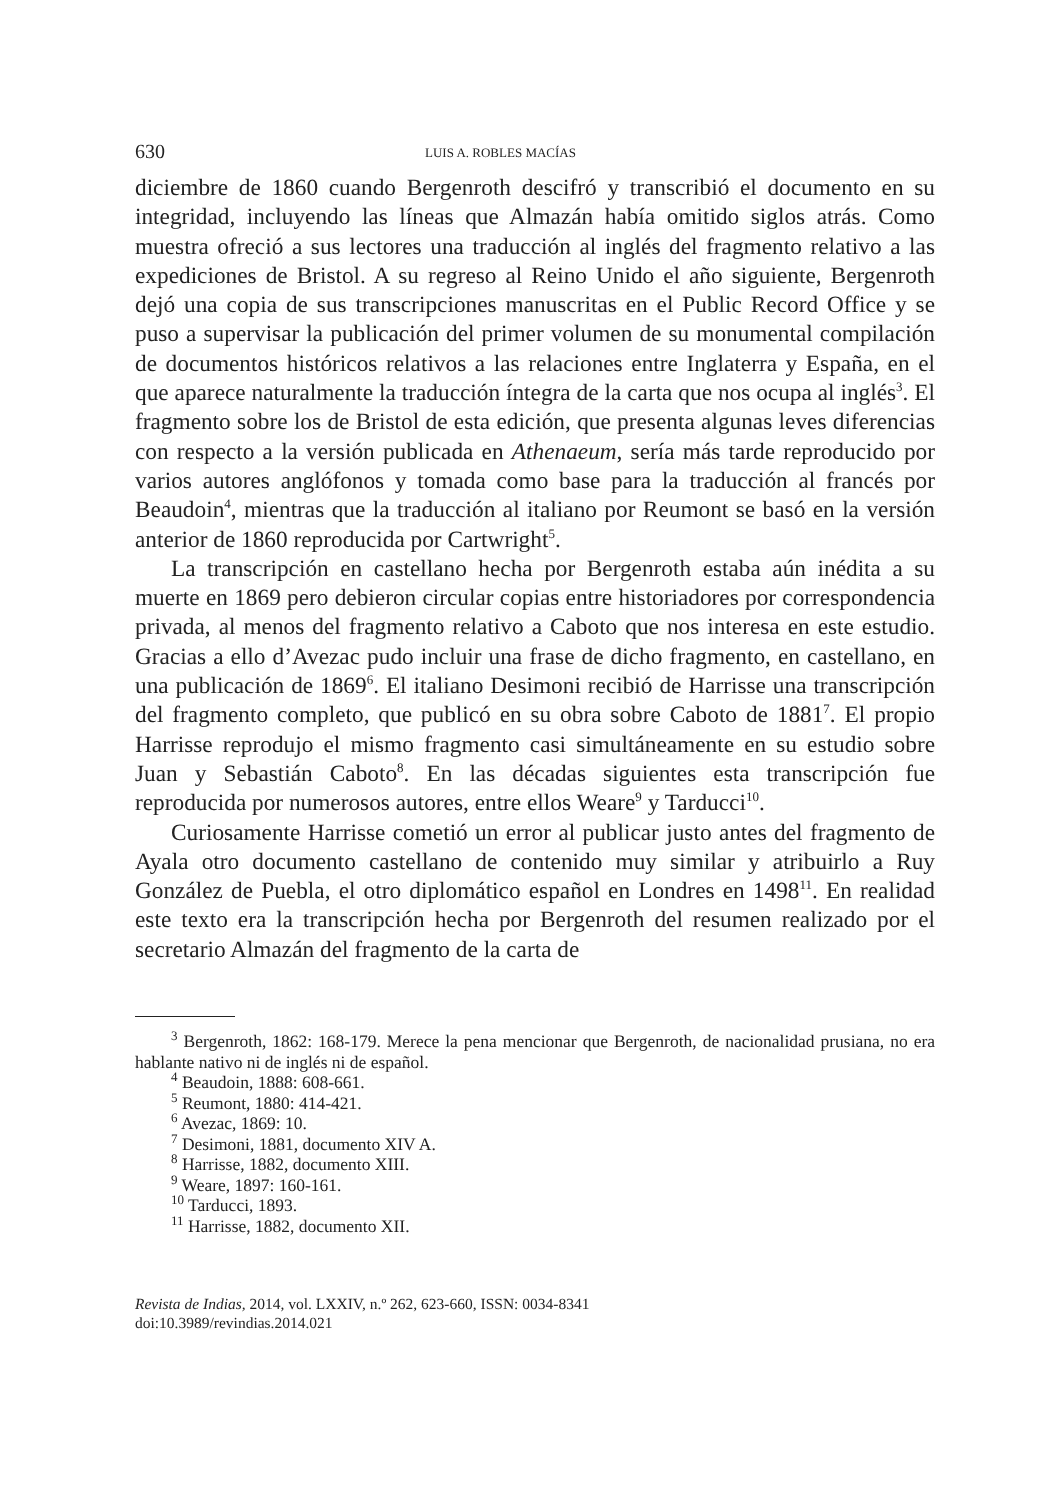630 LUIS A. ROBLES MACÍAS
diciembre de 1860 cuando Bergenroth descifró y transcribió el documento en su integridad, incluyendo las líneas que Almazán había omitido siglos atrás. Como muestra ofreció a sus lectores una traducción al inglés del fragmento relativo a las expediciones de Bristol. A su regreso al Reino Unido el año siguiente, Bergenroth dejó una copia de sus transcripciones manuscritas en el Public Record Office y se puso a supervisar la publicación del primer volumen de su monumental compilación de documentos históricos relativos a las relaciones entre Inglaterra y España, en el que aparece naturalmente la traducción íntegra de la carta que nos ocupa al inglés<sup>3</sup>. El fragmento sobre los de Bristol de esta edición, que presenta algunas leves diferencias con respecto a la versión publicada en Athenaeum, sería más tarde reproducido por varios autores anglófonos y tomada como base para la traducción al francés por Beaudoin<sup>4</sup>, mientras que la traducción al italiano por Reumont se basó en la versión anterior de 1860 reproducida por Cartwright<sup>5</sup>.
La transcripción en castellano hecha por Bergenroth estaba aún inédita a su muerte en 1869 pero debieron circular copias entre historiadores por correspondencia privada, al menos del fragmento relativo a Caboto que nos interesa en este estudio. Gracias a ello d’Avezac pudo incluir una frase de dicho fragmento, en castellano, en una publicación de 1869<sup>6</sup>. El italiano Desimoni recibió de Harrisse una transcripción del fragmento completo, que publicó en su obra sobre Caboto de 1881<sup>7</sup>. El propio Harrisse reprodujo el mismo fragmento casi simultáneamente en su estudio sobre Juan y Sebastián Caboto<sup>8</sup>. En las décadas siguientes esta transcripción fue reproducida por numerosos autores, entre ellos Weare<sup>9</sup> y Tarducci<sup>10</sup>.
Curiosamente Harrisse cometió un error al publicar justo antes del fragmento de Ayala otro documento castellano de contenido muy similar y atribuirlo a Ruy González de Puebla, el otro diplomático español en Londres en 1498<sup>11</sup>. En realidad este texto era la transcripción hecha por Bergenroth del resumen realizado por el secretario Almazán del fragmento de la carta de
<sup>3</sup> Bergenroth, 1862: 168-179. Merece la pena mencionar que Bergenroth, de nacionalidad prusiana, no era hablante nativo ni de inglés ni de español.
<sup>4</sup> Beaudoin, 1888: 608-661.
<sup>5</sup> Reumont, 1880: 414-421.
<sup>6</sup> Avezac, 1869: 10.
<sup>7</sup> Desimoni, 1881, documento XIV A.
<sup>8</sup> Harrisse, 1882, documento XIII.
<sup>9</sup> Weare, 1897: 160-161.
<sup>10</sup> Tarducci, 1893.
<sup>11</sup> Harrisse, 1882, documento XII.
Revista de Indias, 2014, vol. LXXIV, n.º 262, 623-660, ISSN: 0034-8341
doi:10.3989/revindias.2014.021